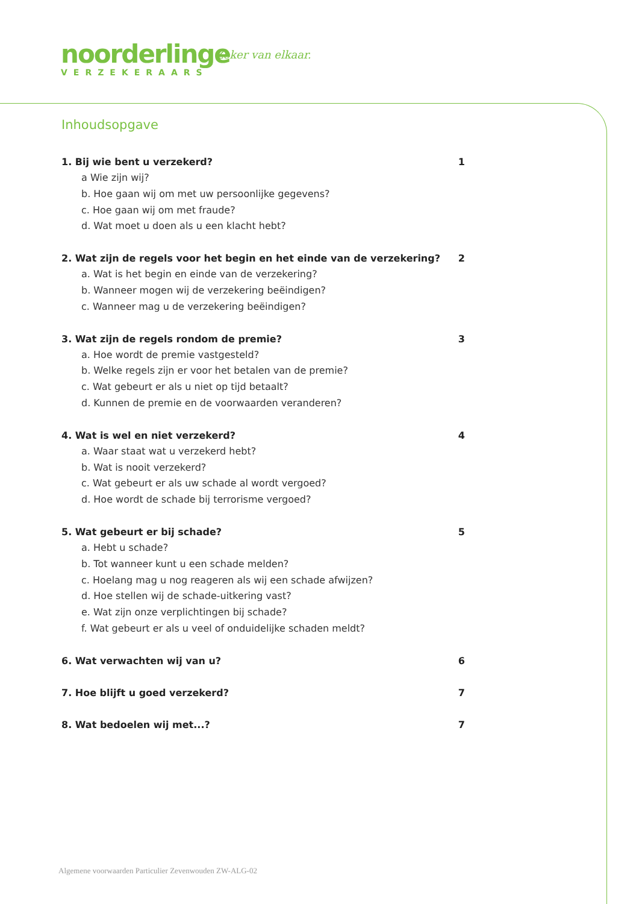noorderlinge
VERZEKERAARS
Zeker van elkaar.
Inhoudsopgave
1. Bij wie bent u verzekerd? 1
a Wie zijn wij?
b. Hoe gaan wij om met uw persoonlijke gegevens?
c. Hoe gaan wij om met fraude?
d. Wat moet u doen als u een klacht hebt?
2. Wat zijn de regels voor het begin en het einde van de verzekering? 2
a. Wat is het begin en einde van de verzekering?
b. Wanneer mogen wij de verzekering beëindigen?
c. Wanneer mag u de verzekering beëindigen?
3. Wat zijn de regels rondom de premie? 3
a. Hoe wordt de premie vastgesteld?
b. Welke regels zijn er voor het betalen van de premie?
c. Wat gebeurt er als u niet op tijd betaalt?
d. Kunnen de premie en de voorwaarden veranderen?
4. Wat is wel en niet verzekerd? 4
a. Waar staat wat u verzekerd hebt?
b. Wat is nooit verzekerd?
c. Wat gebeurt er als uw schade al wordt vergoed?
d. Hoe wordt de schade bij terrorisme vergoed?
5. Wat gebeurt er bij schade? 5
a. Hebt u schade?
b. Tot wanneer kunt u een schade melden?
c. Hoelang mag u nog reageren als wij een schade afwijzen?
d. Hoe stellen wij de schade-uitkering vast?
e. Wat zijn onze verplichtingen bij schade?
f. Wat gebeurt er als u veel of onduidelijke schaden meldt?
6. Wat verwachten wij van u? 6
7. Hoe blijft u goed verzekerd? 7
8. Wat bedoelen wij met...? 7
Algemene voorwaarden Particulier Zevenwouden ZW-ALG-02